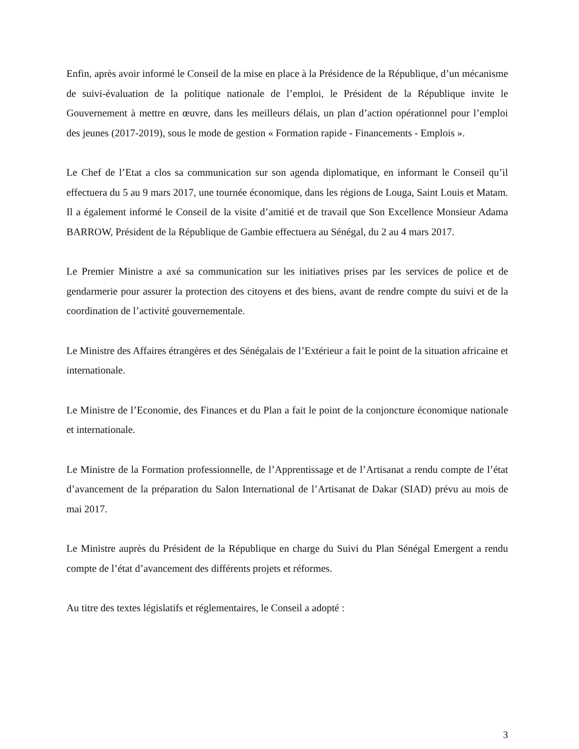Enfin, après avoir informé le Conseil de la mise en place à la Présidence de la République, d’un mécanisme de suivi-évaluation de la politique nationale de l’emploi, le Président de la République invite le Gouvernement à mettre en œuvre, dans les meilleurs délais, un plan d’action opérationnel pour l’emploi des jeunes (2017-2019), sous le mode de gestion « Formation rapide - Financements - Emplois ».
Le Chef de l’Etat a clos sa communication sur son agenda diplomatique, en informant le Conseil qu’il effectuera du 5 au 9 mars 2017, une tournée économique, dans les régions de Louga, Saint Louis et Matam. Il a également informé le Conseil de la visite d’amitié et de travail que Son Excellence Monsieur Adama BARROW, Président de la République de Gambie effectuera au Sénégal, du 2 au 4 mars 2017.
Le Premier Ministre a axé sa communication sur les initiatives prises par les services de police et de gendarmerie pour assurer la protection des citoyens et des biens, avant de rendre compte du suivi et de la coordination de l’activité gouvernementale.
Le Ministre des Affaires étrangères et des Sénégalais de l’Extérieur a fait le point de la situation africaine et internationale.
Le Ministre de l’Economie, des Finances et du Plan a fait le point de la conjoncture économique nationale et internationale.
Le Ministre de la Formation professionnelle, de l’Apprentissage et de l’Artisanat a rendu compte de l’état d’avancement de la préparation du Salon International de l’Artisanat de Dakar (SIAD) prévu au mois de mai 2017.
Le Ministre auprès du Président de la République en charge du Suivi du Plan Sénégal Emergent a rendu compte de l’état d’avancement des différents projets et réformes.
Au titre des textes législatifs et réglementaires, le Conseil a adopté :
3